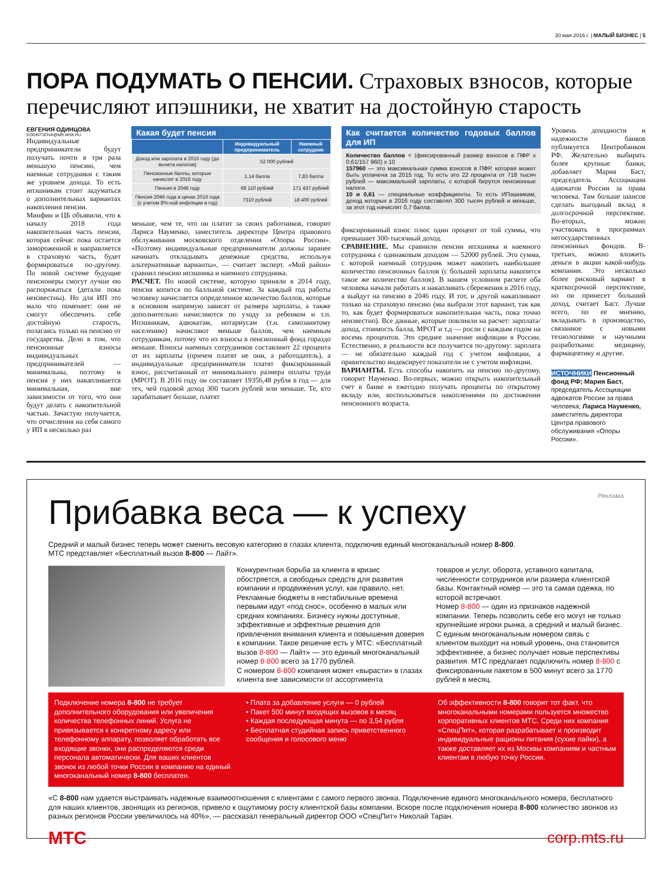30 мая 2016 г. | МАЛЫЙ БИЗНЕС | 5
ПОРА ПОДУМАТЬ О ПЕНСИИ. Страховых взносов, которые перечисляют ипэшники, не хватит на достойную старость
ЕВГЕНИЯ ОДИНЦОВА
EODINTSOVA@MR-MSK.RU
Индивидуальные предприниматели будут получать почти в три раза меньшую пенсию, чем наемные сотрудники с таким же уровнем дохода. То есть ипэшникам стоит задуматься о дополнительных вариантах накопления пенсии.
Минфин и ЦБ объявили, что к началу 2018 года накопительная часть пенсии, которая сейчас пока остается замороженной и направляется в страховую часть, будет формироваться по-другому. По новой системе будущие пенсионеры смогут лучше ею распоряжаться (детали пока неизвестны). Но для ИП это мало что поменяет: они не смогут обеспечить себе достойную старость, полагаясь только на пенсию от государства. Дело в том, что пенсионные взносы индивидуальных предпринимателей — минимальны, поэтому и пенсия у них накапливается минимальная, вне зависимости от того, что они будут делать с накопительной частью. Зачастую получается, что отчисления на себя самого у ИП в несколько раз
Какая будет пенсия
| | Индивидуальный предприниматель | Наемный сотрудник |
| --- | --- | --- |
| Доход или зарплата в 2016 году (до вычета налогов) | 52 000 рублей | |
| Пенсионные баллы, которые начислят в 2016 году | 1,14 балла | 7,83 балла |
| Пенсия в 2046 году | 68 110 рублей | 171 437 рублей |
| Пенсия 2046 года в ценах 2016 года (с учетом 8%-ной инфляции в год) | 7310 рублей | 18 400 рублей |
меньше, чем те, что он платит за своих работников, говорит Лариса Науменко, заместитель директора Центра правового обслуживания московского отделения «Опоры России». «Поэтому индивидуальные предприниматели должны заранее начинать откладывать денежные средства, используя альтернативные варианты», — считает эксперт. «Мой район» сравнил пенсию ипэшника и наемного сотрудника.
РАСЧЕТ. По новой системе, которую приняли в 2014 году, пенсия копится по балльной системе. За каждый год работы человеку начисляется определенное количество баллов, которые в основном напрямую зависят от размера зарплаты, а также дополнительно начисляются по уходу за ребенком и т.п. Ипэшникам, адвокатам, нотариусам (т.н. самозанятому населению) начисляют меньше баллов, чем наемным сотрудникам, потому что их взносы в пенсионный фонд гораздо меньше. Взносы наемных сотрудников составляют 22 процента от их зарплаты (причем платят не они, а работодатель), а индивидуальные предприниматели платят фиксированный взнос, рассчитанный от минимального размера оплаты труда (МРОТ). В 2016 году он составляет 19356,48 рубля в год — для тех, чей годовой доход 300 тысяч рублей или меньше. Те, кто зарабатывает больше, платят
Как считается количество годовых баллов для ИП
Количество баллов = (фиксированный размер взносов в ПФР x 0,61/157 960) x 10
157960 — это максимальная сумма взносов в ПФР, которая может быть уплачена за 2015 год. То есть это 22 процента от 718 тысяч рублей — максимальной зарплаты, с которой берутся пенсионные налоги.
10 и 0,61 — специальные коэффициенты. То есть ИПэшникам, доход которых в 2016 году составлял 300 тысяч рублей и меньше, за этот год начислят 0,7 балла.
фиксированный взнос плюс один процент от той суммы, что превышает 300-тысячный доход.
СРАВНЕНИЕ. Мы сравнили пенсии ипэшника и наемного сотрудника с одинаковым доходом — 52000 рублей. Это сумма, с которой наемный сотрудник может накопить наибольшее количество пенсионных баллов (с большей зарплаты накопится такое же количество баллов). В нашем условном расчете оба человека начали работать и накапливать сбережения в 2016 году, а выйдут на пенсию в 2046 году. И тот, и другой накапливают только на страховую пенсию (мы выбрали этот вариант, так как то, как будет формироваться накопительная часть, пока точно неизвестно). Все данные, которые повлияли на расчет: зарплата/доход, стоимость балла, МРОТ и т.д — росли с каждым годом на восемь процентов. Это среднее значение инфляции в России. Естественно, в реальности все получается по-другому: зарплата — не обязательно каждый год с учетом инфляции, а правительство индексирует показатели не с учетом инфляции.
ВАРИАНТЫ. Есть способы накопить на пенсию по-другому, говорит Науменко. Во-первых, можно открыть накопительный счет в банке и ежегодно получать проценты по открытому вкладу или, воспользоваться накоплениями по достижении пенсионного возраста.
Уровень доходности и надежности банков публикуется Центробанком РФ. Желательно выбирать более крупные банки, добавляет Мария Баст, председатель Ассоциации адвокатов России за права человека. Там больше шансов сделать выгодный вклад в долгосрочной перспективе. Во-вторых, можно участвовать в программах негосударственных пенсионных фондов. В-третьих, можно вложить деньги в акции какой-нибудь компании. Это несколько более рисковый вариант в краткосрочной перспективе, но он принесет больший доход, считает Баст. Лучше всего, по ее мнению, вкладывать в производство, связанное с новыми технологиями и научными разработками: медицину, фармацевтику и другие.
ИСТОЧНИКИ Пенсионный фонд РФ; Мария Баст, председатель Ассоциации адвокатов России за права человека; Лариса Науменко, заместитель директора Центра правового обслуживания «Опоры России».
Прибавка веса — к успеху
Реклама
Средний и малый бизнес теперь может сменить весовую категорию в глазах клиента, подключив единый многоканальный номер 8-800.
МТС представляет «Бесплатный вызов 8-800 — Лайт».
Конкурентная борьба за клиента в кризис обостряется, а свободных средств для развития компании и продвижения услуг, как правило, нет. Рекламные бюджеты в нестабильные времена первыми идут «под снос», особенно в малых или средних компаниях. Бизнесу нужны доступные, эффективные и эффектные решения для привлечения внимания клиента и повышения доверия к компании. Такое решение есть у МТС: «Бесплатный вызов 8-800 — Лайт» — это единый многоканальный номер 8-800 всего за 1770 рублей.
С номером 8-800 компания может «вырасти» в глазах клиента вне зависимости от ассортимента
товаров и услуг, оборота, уставного капитала, численности сотрудников или размера клиентской базы. Контактный номер — это та самая одежка, по которой встречают.
Номер 8-800 — один из признаков надежной компании. Теперь позволить себе его могут не только крупнейшие игроки рынка, а средний и малый бизнес. С единым многоканальным номером связь с клиентом выходит на новый уровень, она становится эффективнее, а бизнес получает новые перспективы развития. МТС предлагает подключить номер 8-800 с фиксированным пакетом в 500 минут всего за 1770 рублей в месяц.
Подключение номера 8-800 не требует дополнительного оборудования или увеличения количества телефонных линий. Услуга не привязывается к конкретному адресу или телефонному аппарату, позволяет обработать все входящие звонки, они распределяются среди персонала автоматически. Для ваших клиентов звонок из любой точки России в компанию на единый многоканальный номер 8-800 бесплатен.
• Плата за добавление услуги — 0 рублей
• Пакет 500 минут входящих вызовов в месяц
• Каждая последующая минута — по 3,54 рубля
• Бесплатная студийная запись приветственного сообщения и голосового меню
Об эффективности 8-800 говорит тот факт, что многоканальными номерами пользуется множество корпоративных клиентов МТС. Среди них компания «СпецПит», которая разрабатывает и производит индивидуальные рационы питания (сухие пайки), а также доставляет их из Москвы компаниям и частным клиентам в любую точку России.
«С 8-800 нам удается выстраивать надежные взаимоотношения с клиентами с самого первого звонка. Подключение единого многоканального номера, бесплатного для наших клиентов, звонящих из регионов, привело к ощутимому росту клиентской базы компании. Вскоре после подключения номера 8-800 количество звонков из разных регионов России увеличилось на 40%», — рассказал генеральный директор ООО «СпецПит» Николай Таран.
МТС corp.mts.ru